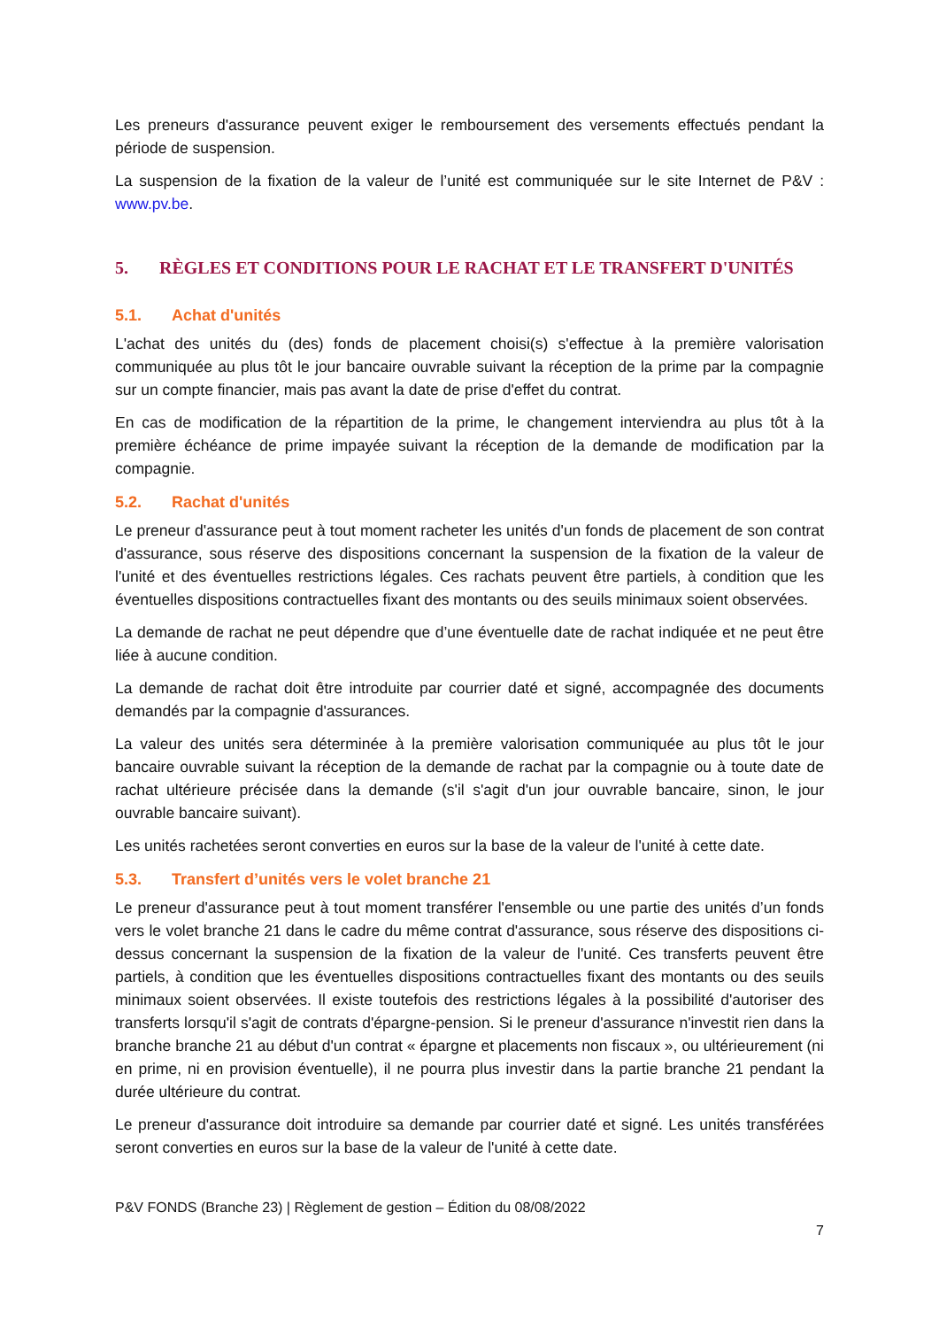Les preneurs d'assurance peuvent exiger le remboursement des versements effectués pendant la période de suspension.
La suspension de la fixation de la valeur de l’unité est communiquée sur le site Internet de P&V : www.pv.be.
5. RÈGLES ET CONDITIONS POUR LE RACHAT ET LE TRANSFERT D'UNITÉS
5.1. Achat d'unités
L'achat des unités du (des) fonds de placement choisi(s) s'effectue à la première valorisation communiquée au plus tôt le jour bancaire ouvrable suivant la réception de la prime par la compagnie sur un compte financier, mais pas avant la date de prise d'effet du contrat.
En cas de modification de la répartition de la prime, le changement interviendra au plus tôt à la première échéance de prime impayée suivant la réception de la demande de modification par la compagnie.
5.2. Rachat d'unités
Le preneur d'assurance peut à tout moment racheter les unités d'un fonds de placement de son contrat d'assurance, sous réserve des dispositions concernant la suspension de la fixation de la valeur de l'unité et des éventuelles restrictions légales. Ces rachats peuvent être partiels, à condition que les éventuelles dispositions contractuelles fixant des montants ou des seuils minimaux soient observées.
La demande de rachat ne peut dépendre que d’une éventuelle date de rachat indiquée et ne peut être liée à aucune condition.
La demande de rachat doit être introduite par courrier daté et signé, accompagnée des documents demandés par la compagnie d'assurances.
La valeur des unités sera déterminée à la première valorisation communiquée au plus tôt le jour bancaire ouvrable suivant la réception de la demande de rachat par la compagnie ou à toute date de rachat ultérieure précisée dans la demande (s'il s'agit d'un jour ouvrable bancaire, sinon, le jour ouvrable bancaire suivant).
Les unités rachetées seront converties en euros sur la base de la valeur de l'unité à cette date.
5.3. Transfert d’unités vers le volet branche 21
Le preneur d'assurance peut à tout moment transférer l'ensemble ou une partie des unités d’un fonds vers le volet branche 21 dans le cadre du même contrat d'assurance, sous réserve des dispositions ci-dessus concernant la suspension de la fixation de la valeur de l'unité. Ces transferts peuvent être partiels, à condition que les éventuelles dispositions contractuelles fixant des montants ou des seuils minimaux soient observées. Il existe toutefois des restrictions légales à la possibilité d'autoriser des transferts lorsqu'il s'agit de contrats d'épargne-pension. Si le preneur d'assurance n'investit rien dans la branche branche 21 au début d'un contrat « épargne et placements non fiscaux », ou ultérieurement (ni en prime, ni en provision éventuelle), il ne pourra plus investir dans la partie branche 21 pendant la durée ultérieure du contrat.
Le preneur d'assurance doit introduire sa demande par courrier daté et signé. Les unités transférées seront converties en euros sur la base de la valeur de l'unité à cette date.
P&V FONDS (Branche 23) | Règlement de gestion – Édition du 08/08/2022
7